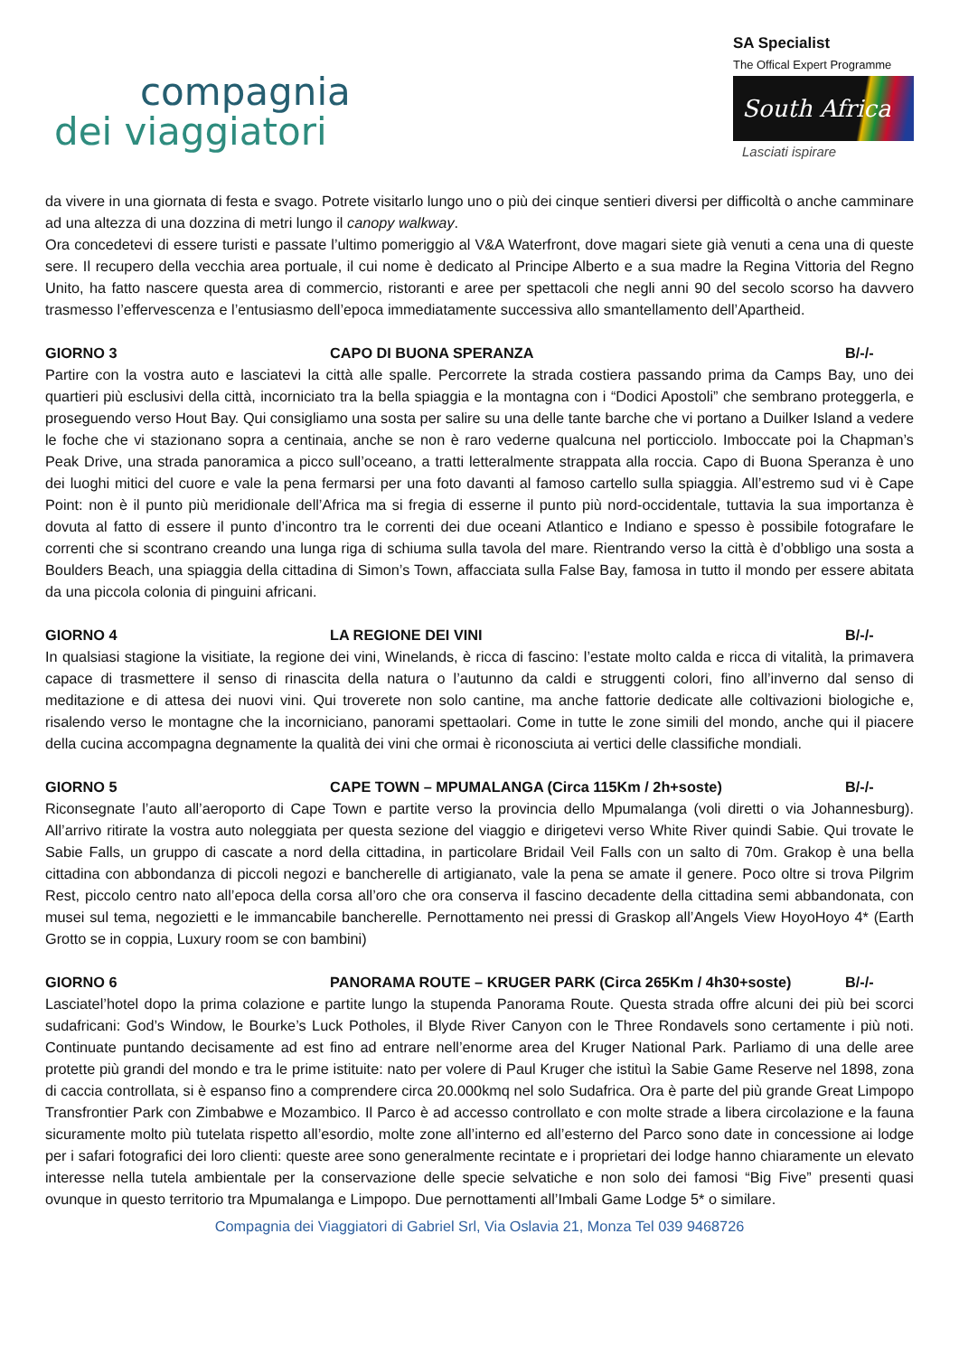compagnia
dei viaggiatori
SA Specialist
The Offical Expert Programme
South Africa
Lasciati ispirare
da vivere in una giornata di festa e svago. Potrete visitarlo lungo uno o più dei cinque sentieri diversi per difficoltà o anche camminare ad una altezza di una dozzina di metri lungo il canopy walkway.
Ora concedetevi di essere turisti e passate l’ultimo pomeriggio al V&A Waterfront, dove magari siete già venuti a cena una di queste sere. Il recupero della vecchia area portuale, il cui nome è dedicato al Principe Alberto e a sua madre la Regina Vittoria del Regno Unito, ha fatto nascere questa area di commercio, ristoranti e aree per spettacoli che negli anni 90 del secolo scorso ha davvero trasmesso l’effervescenza e l’entusiasmo dell’epoca immediatamente successiva allo smantellamento dell’Apartheid.
GIORNO 3 CAPO DI BUONA SPERANZA B/-/-
Partire con la vostra auto e lasciatevi la città alle spalle. Percorrete la strada costiera passando prima da Camps Bay, uno dei quartieri più esclusivi della città, incorniciato tra la bella spiaggia e la montagna con i “Dodici Apostoli” che sembrano proteggerla, e proseguendo verso Hout Bay. Qui consigliamo una sosta per salire su una delle tante barche che vi portano a Duilker Island a vedere le foche che vi stazionano sopra a centinaia, anche se non è raro vederne qualcuna nel porticciolo. Imboccate poi la Chapman’s Peak Drive, una strada panoramica a picco sull’oceano, a tratti letteralmente strappata alla roccia. Capo di Buona Speranza è uno dei luoghi mitici del cuore e vale la pena fermarsi per una foto davanti al famoso cartello sulla spiaggia. All’estremo sud vi è Cape Point: non è il punto più meridionale dell’Africa ma si fregia di esserne il punto più nord-occidentale, tuttavia la sua importanza è dovuta al fatto di essere il punto d’incontro tra le correnti dei due oceani Atlantico e Indiano e spesso è possibile fotografare le correnti che si scontrano creando una lunga riga di schiuma sulla tavola del mare. Rientrando verso la città è d’obbligo una sosta a Boulders Beach, una spiaggia della cittadina di Simon’s Town, affacciata sulla False Bay, famosa in tutto il mondo per essere abitata da una piccola colonia di pinguini africani.
GIORNO 4 LA REGIONE DEI VINI B/-/-
In qualsiasi stagione la visitiate, la regione dei vini, Winelands, è ricca di fascino: l’estate molto calda e ricca di vitalità, la primavera capace di trasmettere il senso di rinascita della natura o l’autunno da caldi e struggenti colori, fino all’inverno dal senso di meditazione e di attesa dei nuovi vini. Qui troverete non solo cantine, ma anche fattorie dedicate alle coltivazioni biologiche e, risalendo verso le montagne che la incorniciano, panorami spettaolari. Come in tutte le zone simili del mondo, anche qui il piacere della cucina accompagna degnamente la qualità dei vini che ormai è riconosciuta ai vertici delle classifiche mondiali.
GIORNO 5 CAPE TOWN – MPUMALANGA (Circa 115Km / 2h+soste) B/-/-
Riconsegnate l’auto all’aeroporto di Cape Town e partite verso la provincia dello Mpumalanga (voli diretti o via Johannesburg). All’arrivo ritirate la vostra auto noleggiata per questa sezione del viaggio e dirigetevi verso White River quindi Sabie. Qui trovate le Sabie Falls, un gruppo di cascate a nord della cittadina, in particolare Bridail Veil Falls con un salto di 70m. Grakop è una bella cittadina con abbondanza di piccoli negozi e bancherelle di artigianato, vale la pena se amate il genere. Poco oltre si trova Pilgrim Rest, piccolo centro nato all’epoca della corsa all’oro che ora conserva il fascino decadente della cittadina semi abbandonata, con musei sul tema, negozietti e le immancabile bancherelle. Pernottamento nei pressi di Graskop all’Angels View HoyoHoyo 4* (Earth Grotto se in coppia, Luxury room se con bambini)
GIORNO 6 PANORAMA ROUTE – KRUGER PARK (Circa 265Km / 4h30+soste) B/-/-
Lasciatel’hotel dopo la prima colazione e partite lungo la stupenda Panorama Route. Questa strada offre alcuni dei più bei scorci sudafricani: God’s Window, le Bourke’s Luck Potholes, il Blyde River Canyon con le Three Rondavels sono certamente i più noti. Continuate puntando decisamente ad est fino ad entrare nell’enorme area del Kruger National Park. Parliamo di una delle aree protette più grandi del mondo e tra le prime istituite: nato per volere di Paul Kruger che istituì la Sabie Game Reserve nel 1898, zona di caccia controllata, si è espanso fino a comprendere circa 20.000kmq nel solo Sudafrica. Ora è parte del più grande Great Limpopo Transfrontier Park con Zimbabwe e Mozambico. Il Parco è ad accesso controllato e con molte strade a libera circolazione e la fauna sicuramente molto più tutelata rispetto all’esordio, molte zone all’interno ed all’esterno del Parco sono date in concessione ai lodge per i safari fotografici dei loro clienti: queste aree sono generalmente recintate e i proprietari dei lodge hanno chiaramente un elevato interesse nella tutela ambientale per la conservazione delle specie selvatiche e non solo dei famosi “Big Five” presenti quasi ovunque in questo territorio tra Mpumalanga e Limpopo. Due pernottamenti all’Imbali Game Lodge 5* o similare.
Compagnia dei Viaggiatori di Gabriel Srl, Via Oslavia 21, Monza Tel 039 9468726